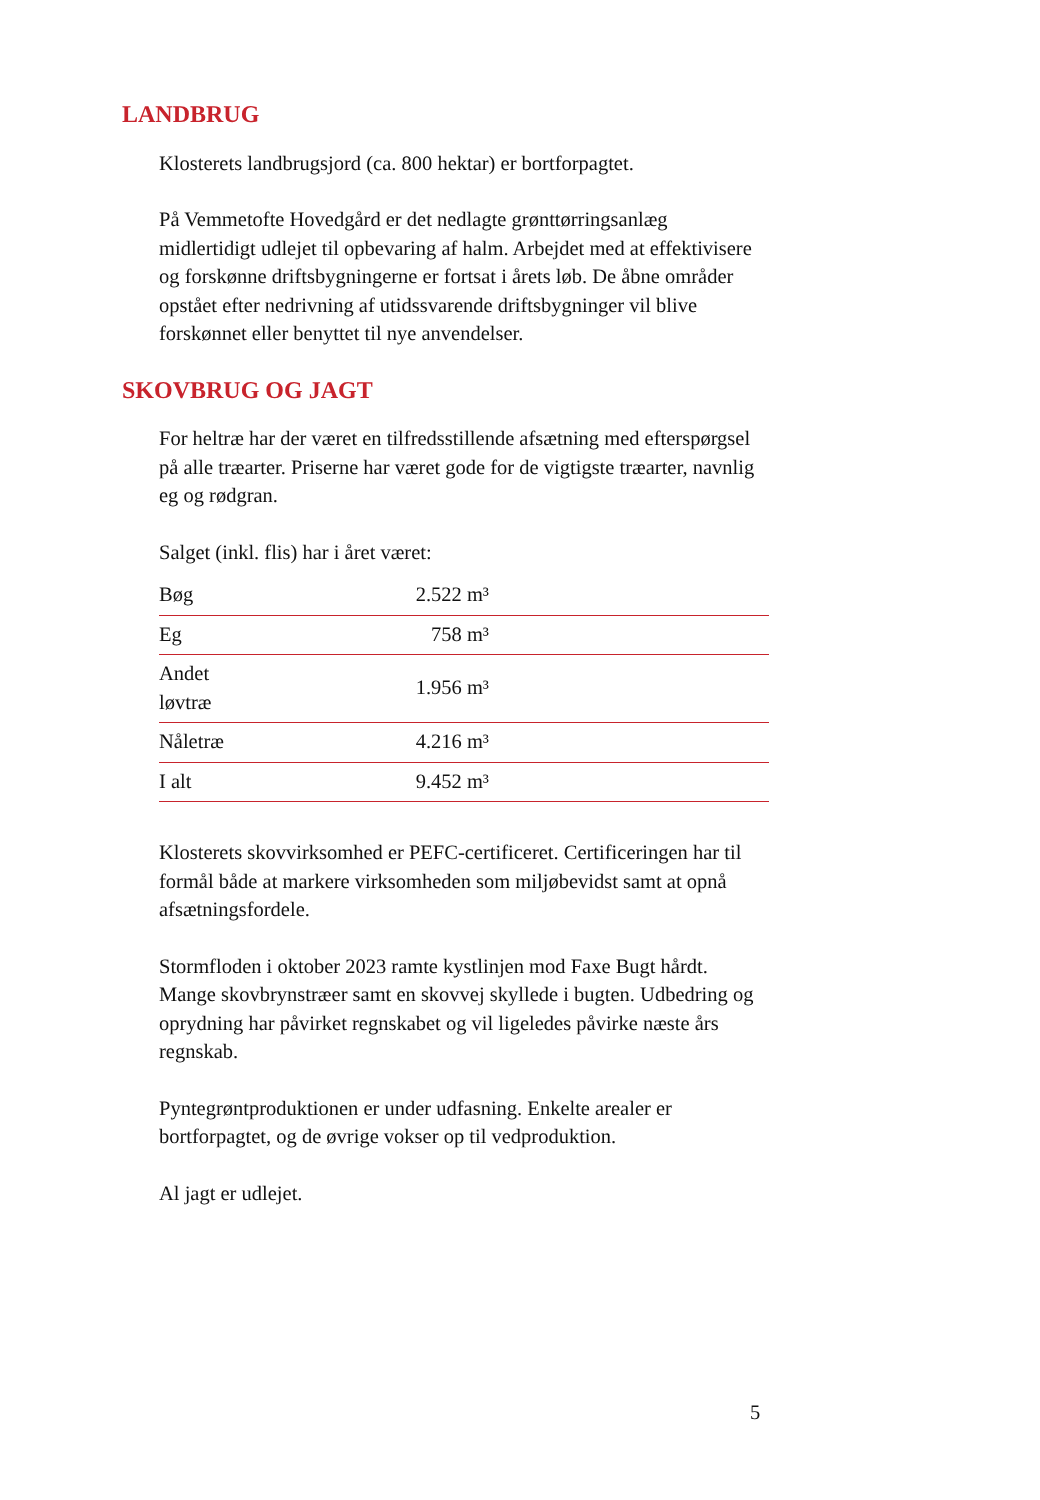LANDBRUG
Klosterets landbrugsjord (ca. 800 hektar) er bortforpagtet.
På Vemmetofte Hovedgård er det nedlagte grønttørringsanlæg midlertidigt udlejet til opbevaring af halm. Arbejdet med at effektivisere og forskønne driftsbygningerne er fortsat i årets løb. De åbne områder opstået efter nedrivning af utidssvarende driftsbygninger vil blive forskønnet eller benyttet til nye anvendelser.
SKOVBRUG OG JAGT
For heltræ har der været en tilfredsstillende afsætning med efterspørgsel på alle træarter. Priserne har været gode for de vigtigste træarter, navnlig eg og rødgran.
Salget (inkl. flis) har i året været:
| Bøg | 2.522 m³ | |
| Eg | 758 m³ | |
| Andet løvtræ | 1.956 m³ | |
| Nåletræ | 4.216 m³ | |
| I alt | 9.452 m³ | |
Klosterets skovvirksomhed er PEFC-certificeret. Certificeringen har til formål både at markere virksomheden som miljøbevidst samt at opnå afsætningsfordele.
Stormfloden i oktober 2023 ramte kystlinjen mod Faxe Bugt hårdt. Mange skovbrynstræer samt en skovvej skyllede i bugten. Udbedring og oprydning har påvirket regnskabet og vil ligeledes påvirke næste års regnskab.
Pyntegrøntproduktionen er under udfasning. Enkelte arealer er bortforpagtet, og de øvrige vokser op til vedproduktion.
Al jagt er udlejet.
5